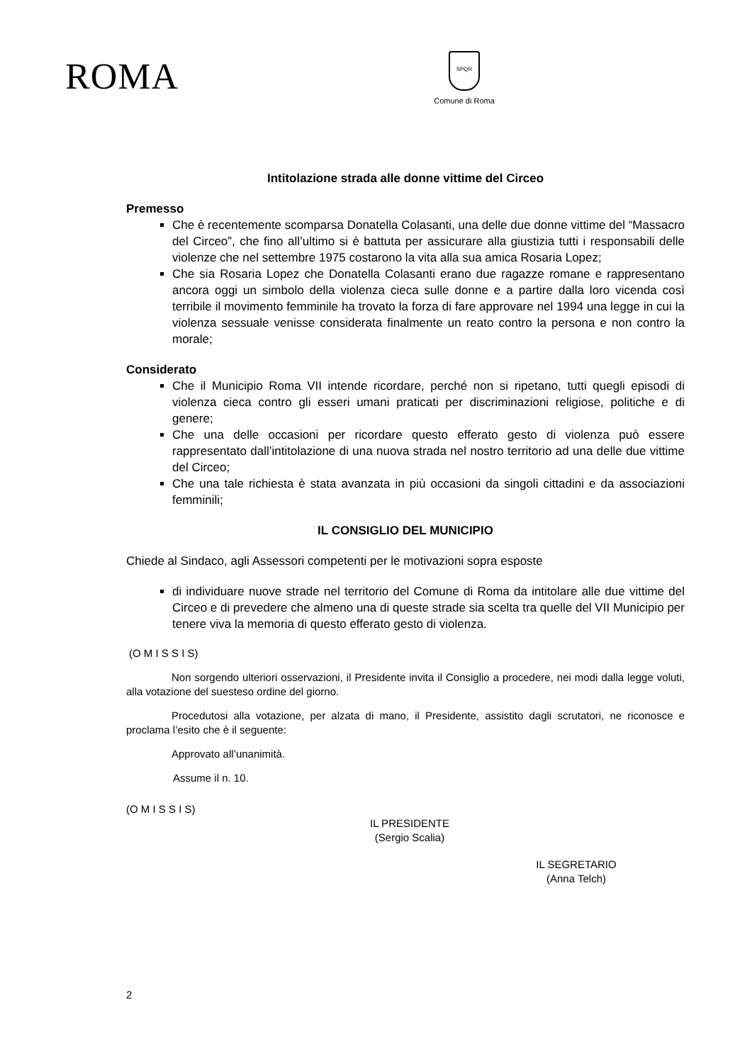ROMA
SPQR
Comune di Roma
Intitolazione strada alle donne vittime del Circeo
Premesso
Che è recentemente scomparsa Donatella Colasanti, una delle due donne vittime del “Massacro del Circeo”, che fino all’ultimo si è battuta per assicurare alla giustizia tutti i responsabili delle violenze che nel settembre 1975 costarono la vita alla sua amica Rosaria Lopez;
Che sia Rosaria Lopez che Donatella Colasanti erano due ragazze romane e rappresentano ancora oggi un simbolo della violenza cieca sulle donne e a partire dalla loro vicenda così terribile il movimento femminile ha trovato la forza di fare approvare nel 1994 una legge in cui la violenza sessuale venisse considerata finalmente un reato contro la persona e non contro la morale;
Considerato
Che il Municipio Roma VII intende ricordare, perché non si ripetano, tutti quegli episodi di violenza cieca contro gli esseri umani praticati per discriminazioni religiose, politiche e di genere;
Che una delle occasioni per ricordare questo efferato gesto di violenza può essere rappresentato dall’intitolazione di una nuova strada nel nostro territorio ad una delle due vittime del Circeo;
Che una tale richiesta è stata avanzata in più occasioni da singoli cittadini e da associazioni femminili;
IL CONSIGLIO DEL MUNICIPIO
Chiede al Sindaco, agli Assessori competenti per le motivazioni sopra esposte
di individuare nuove strade nel territorio del Comune di Roma da intitolare alle due vittime del Circeo e di prevedere che almeno una di queste strade sia scelta tra quelle del VII Municipio per tenere viva la memoria di questo efferato gesto di violenza.
(O M I S S I S)
Non sorgendo ulteriori osservazioni, il Presidente invita il Consiglio a procedere, nei modi dalla legge voluti, alla votazione del suesteso ordine del giorno.
Procedutosi alla votazione, per alzata di mano, il Presidente, assistito dagli scrutatori, ne riconosce e proclama l’esito che è il seguente:
Approvato all’unanimità.
Assume il n. 10.
(O M I S S I S)
IL PRESIDENTE
(Sergio Scalia)
IL SEGRETARIO
(Anna Telch)
2